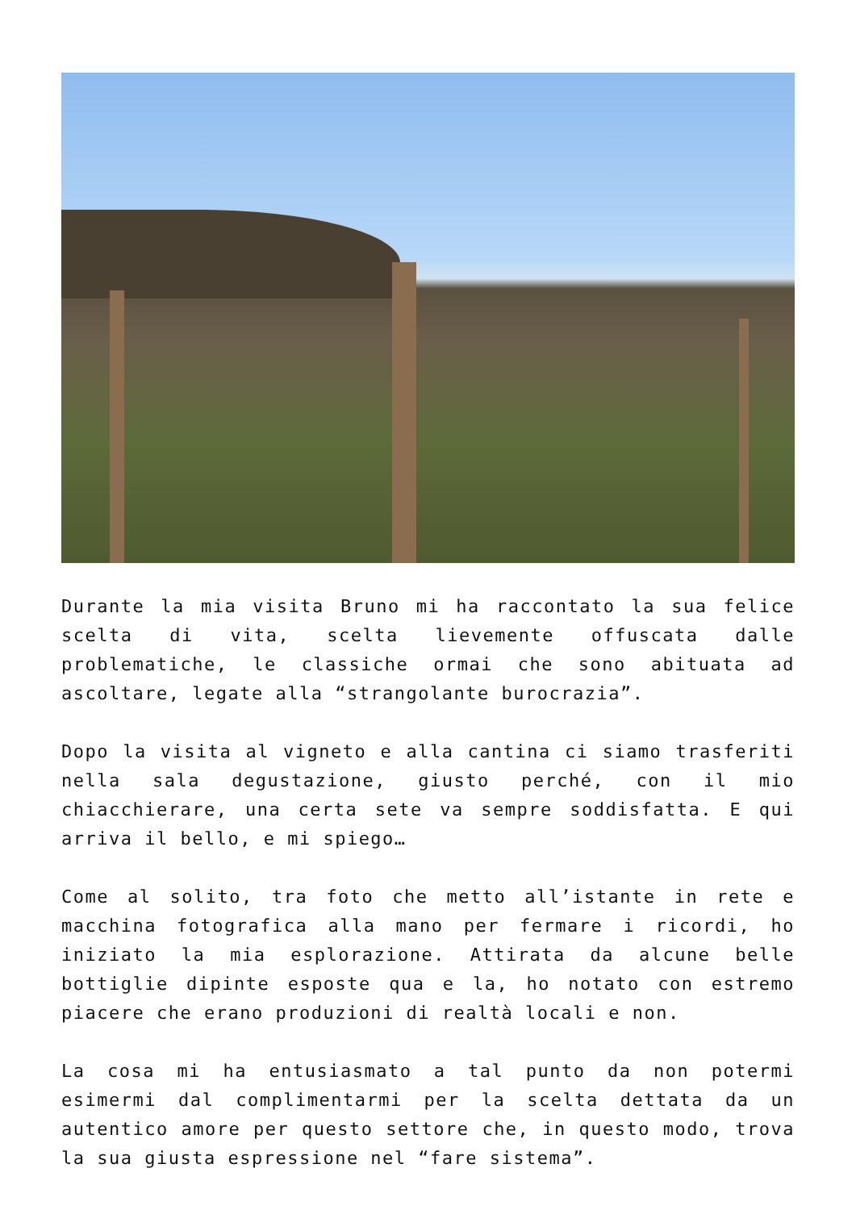Durante la mia visita Bruno mi ha raccontato la sua felice scelta di vita, scelta lievemente offuscata dalle problematiche, le classiche ormai che sono abituata ad ascoltare, legate alla “strangolante burocrazia”.
Dopo la visita al vigneto e alla cantina ci siamo trasferiti nella sala degustazione, giusto perché, con il mio chiacchierare, una certa sete va sempre soddisfatta. E qui arriva il bello, e mi spiego…
Come al solito, tra foto che metto all’istante in rete e macchina fotografica alla mano per fermare i ricordi, ho iniziato la mia esplorazione. Attirata da alcune belle bottiglie dipinte esposte qua e la, ho notato con estremo piacere che erano produzioni di realtà locali e non.
La cosa mi ha entusiasmato a tal punto da non potermi esimermi dal complimentarmi per la scelta dettata da un autentico amore per questo settore che, in questo modo, trova la sua giusta espressione nel “fare sistema”.